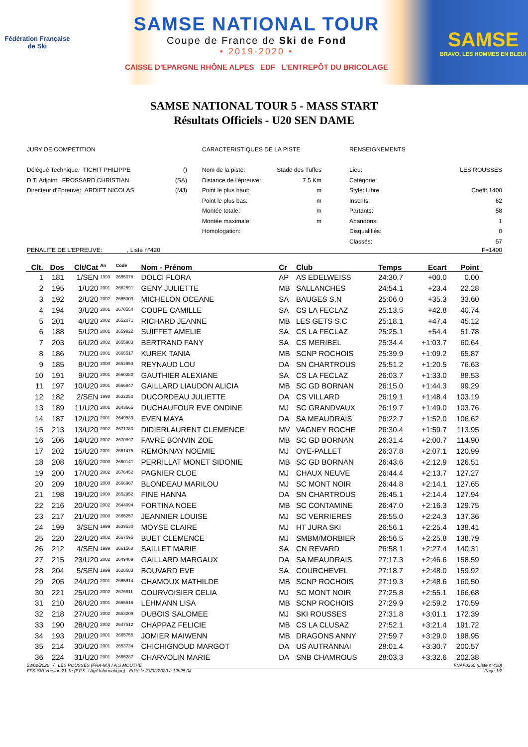Fédération Française
de Ski
SAMSE NATIONAL TOUR
Coupe de France de Ski de Fond
• 2019-2020 •
CAISSE D'EPARGNE RHÔNE ALPES EDF L'ENTREPÔT DU BRICOLAGE
SAMSE
BRAVO, LES HOMMES EN BLEU!
SAMSE NATIONAL TOUR 5 - MASS START
Résultats Officiels - U20 SEN DAME
JURY DE COMPETITION
Délégué Technique: TICHIT PHILIPPE ()
D.T. Adjoint: FROSSARD CHRISTIAN (SA)
Directeur d'Epreuve: ARDIET NICOLAS (MJ)
CARACTERISTIQUES DE LA PISTE
Nom de la piste: Stade des Tuffes
Distance de l'épreuve: 7.5 Km
Point le plus haut: m
Point le plus bas: m
Montée totale: m
Montée maximale: m
Homologation:
RENSEIGNEMENTS
Lieu: LES ROUSSES
Catégorie:
Style: Libre Coeff: 1400
Inscrits: 62
Partants: 58
Abandons: 1
Disqualifiés: 0
Classés: 57
PENALITE DE L'EPREUVE: , Liste n°420 F=1400
| Clt. | Dos | Clt/Cat | An | Code | Nom - Prénom | Cr | Club | Temps | Ecart | Point | |
| --- | --- | --- | --- | --- | --- | --- | --- | --- | --- | --- | --- |
| 1 | 181 | 1/SEN | 1999 | 2655078 | DOLCI FLORA | AP | AS EDELWEISS | 24:30.7 | +00.0 | 0.00 | |
| 2 | 195 | 1/U20 | 2001 | 2682591 | GENY JULIETTE | MB | SALLANCHES | 24:54.1 | +23.4 | 22.28 | |
| 3 | 192 | 2/U20 | 2002 | 2665303 | MICHELON OCEANE | SA | BAUGES S.N | 25:06.0 | +35.3 | 33.60 | |
| 4 | 194 | 3/U20 | 2001 | 2670554 | COUPE CAMILLE | SA | CS LA FECLAZ | 25:13.5 | +42.8 | 40.74 | |
| 5 | 201 | 4/U20 | 2002 | 2652071 | RICHARD JEANNE | MB | LES GETS S.C | 25:18.1 | +47.4 | 45.12 | |
| 6 | 188 | 5/U20 | 2001 | 2659922 | SUIFFET AMELIE | SA | CS LA FECLAZ | 25:25.1 | +54.4 | 51.78 | |
| 7 | 203 | 6/U20 | 2002 | 2655903 | BERTRAND FANY | SA | CS MERIBEL | 25:34.4 | +1:03.7 | 60.64 | |
| 8 | 186 | 7/U20 | 2001 | 2665517 | KUREK TANIA | MB | SCNP ROCHOIS | 25:39.9 | +1:09.2 | 65.87 | |
| 9 | 185 | 8/U20 | 2000 | 2652953 | REYNAUD LOU | DA | SN CHARTROUS | 25:51.2 | +1:20.5 | 76.63 | |
| 10 | 191 | 9/U20 | 2001 | 2660280 | GAUTHIER ALEXIANE | SA | CS LA FECLAZ | 26:03.7 | +1:33.0 | 88.53 | |
| 11 | 197 | 10/U20 | 2001 | 2666847 | GAILLARD LIAUDON ALICIA | MB | SC GD BORNAN | 26:15.0 | +1:44.3 | 99.29 | |
| 12 | 182 | 2/SEN | 1998 | 2632250 | DUCORDEAU JULIETTE | DA | CS VILLARD | 26:19.1 | +1:48.4 | 103.19 | |
| 13 | 189 | 11/U20 | 2001 | 2643665 | DUCHAUFOUR EVE ONDINE | MJ | SC GRANDVAUX | 26:19.7 | +1:49.0 | 103.76 | |
| 14 | 187 | 12/U20 | 2001 | 2649539 | EVEN MAYA | DA | SA MEAUDRAIS | 26:22.7 | +1:52.0 | 106.62 | |
| 15 | 213 | 13/U20 | 2002 | 2671780 | DIDIERLAURENT CLEMENCE | MV | VAGNEY ROCHE | 26:30.4 | +1:59.7 | 113.95 | |
| 16 | 206 | 14/U20 | 2002 | 2670897 | FAVRE BONVIN ZOE | MB | SC GD BORNAN | 26:31.4 | +2:00.7 | 114.90 | |
| 17 | 202 | 15/U20 | 2001 | 2661475 | REMONNAY NOEMIE | MJ | OYE-PALLET | 26:37.8 | +2:07.1 | 120.99 | |
| 18 | 208 | 16/U20 | 2000 | 2660141 | PERRILLAT MONET SIDONIE | MB | SC GD BORNAN | 26:43.6 | +2:12.9 | 126.51 | |
| 19 | 200 | 17/U20 | 2002 | 2676452 | PAGNIER CLOE | MJ | CHAUX NEUVE | 26:44.4 | +2:13.7 | 127.27 | |
| 20 | 209 | 18/U20 | 2000 | 2666967 | BLONDEAU MARILOU | MJ | SC MONT NOIR | 26:44.8 | +2:14.1 | 127.65 | |
| 21 | 198 | 19/U20 | 2000 | 2652952 | FINE HANNA | DA | SN CHARTROUS | 26:45.1 | +2:14.4 | 127.94 | |
| 22 | 216 | 20/U20 | 2002 | 2644094 | FORTINA NOEE | MB | SC CONTAMINE | 26:47.0 | +2:16.3 | 129.75 | |
| 23 | 217 | 21/U20 | 2000 | 2665257 | JEANNIER LOUISE | MJ | SC VERRIERES | 26:55.0 | +2:24.3 | 137.36 | |
| 24 | 199 | 3/SEN | 1999 | 2639530 | MOYSE CLAIRE | MJ | HT JURA SKI | 26:56.1 | +2:25.4 | 138.41 | |
| 25 | 220 | 22/U20 | 2002 | 2667595 | BUET CLEMENCE | MJ | SMBM/MORBIER | 26:56.5 | +2:25.8 | 138.79 | |
| 26 | 212 | 4/SEN | 1999 | 2661568 | SAILLET MARIE | SA | CN REVARD | 26:58.1 | +2:27.4 | 140.31 | |
| 27 | 215 | 23/U20 | 2002 | 2649489 | GAILLARD MARGAUX | DA | SA MEAUDRAIS | 27:17.3 | +2:46.6 | 158.59 | |
| 28 | 204 | 5/SEN | 1999 | 2628683 | BOUVARD EVE | SA | COURCHEVEL | 27:18.7 | +2:48.0 | 159.92 | |
| 29 | 205 | 24/U20 | 2001 | 2665514 | CHAMOUX MATHILDE | MB | SCNP ROCHOIS | 27:19.3 | +2:48.6 | 160.50 | |
| 30 | 221 | 25/U20 | 2002 | 2676611 | COURVOISIER CELIA | MJ | SC MONT NOIR | 27:25.8 | +2:55.1 | 166.68 | |
| 31 | 210 | 26/U20 | 2001 | 2665516 | LEHMANN LISA | MB | SCNP ROCHOIS | 27:29.9 | +2:59.2 | 170.59 | |
| 32 | 218 | 27/U20 | 2002 | 2653209 | DUBOIS SALOMEE | MJ | SKI ROUSSES | 27:31.8 | +3:01.1 | 172.39 | |
| 33 | 190 | 28/U20 | 2002 | 2647512 | CHAPPAZ FELICIE | MB | CS LA CLUSAZ | 27:52.1 | +3:21.4 | 191.72 | |
| 34 | 193 | 29/U20 | 2001 | 2665755 | JOMIER MAIWENN | MB | DRAGONS ANNY | 27:59.7 | +3:29.0 | 198.95 | |
| 35 | 214 | 30/U20 | 2001 | 2653734 | CHICHIGNOUD MARGOT | DA | US AUTRANNAI | 28:01.4 | +3:30.7 | 200.57 | |
| 36 | 224 | 31/U20 | 2001 | 2665287 | CHARVOLIN MARIE | DA | SNB CHAMROUS | 28:03.3 | +3:32.6 | 202.38 | |
23/02/2020 / LES ROUSSES (FRA-MJ) / A.S MOUTHE FNAF0265 (Liste n°420)
FFS-SKI Version 21.1e (F.F.S. / Agil Informatique) - Edité le 23/02/2020 à 12h25:04 Page 1/2